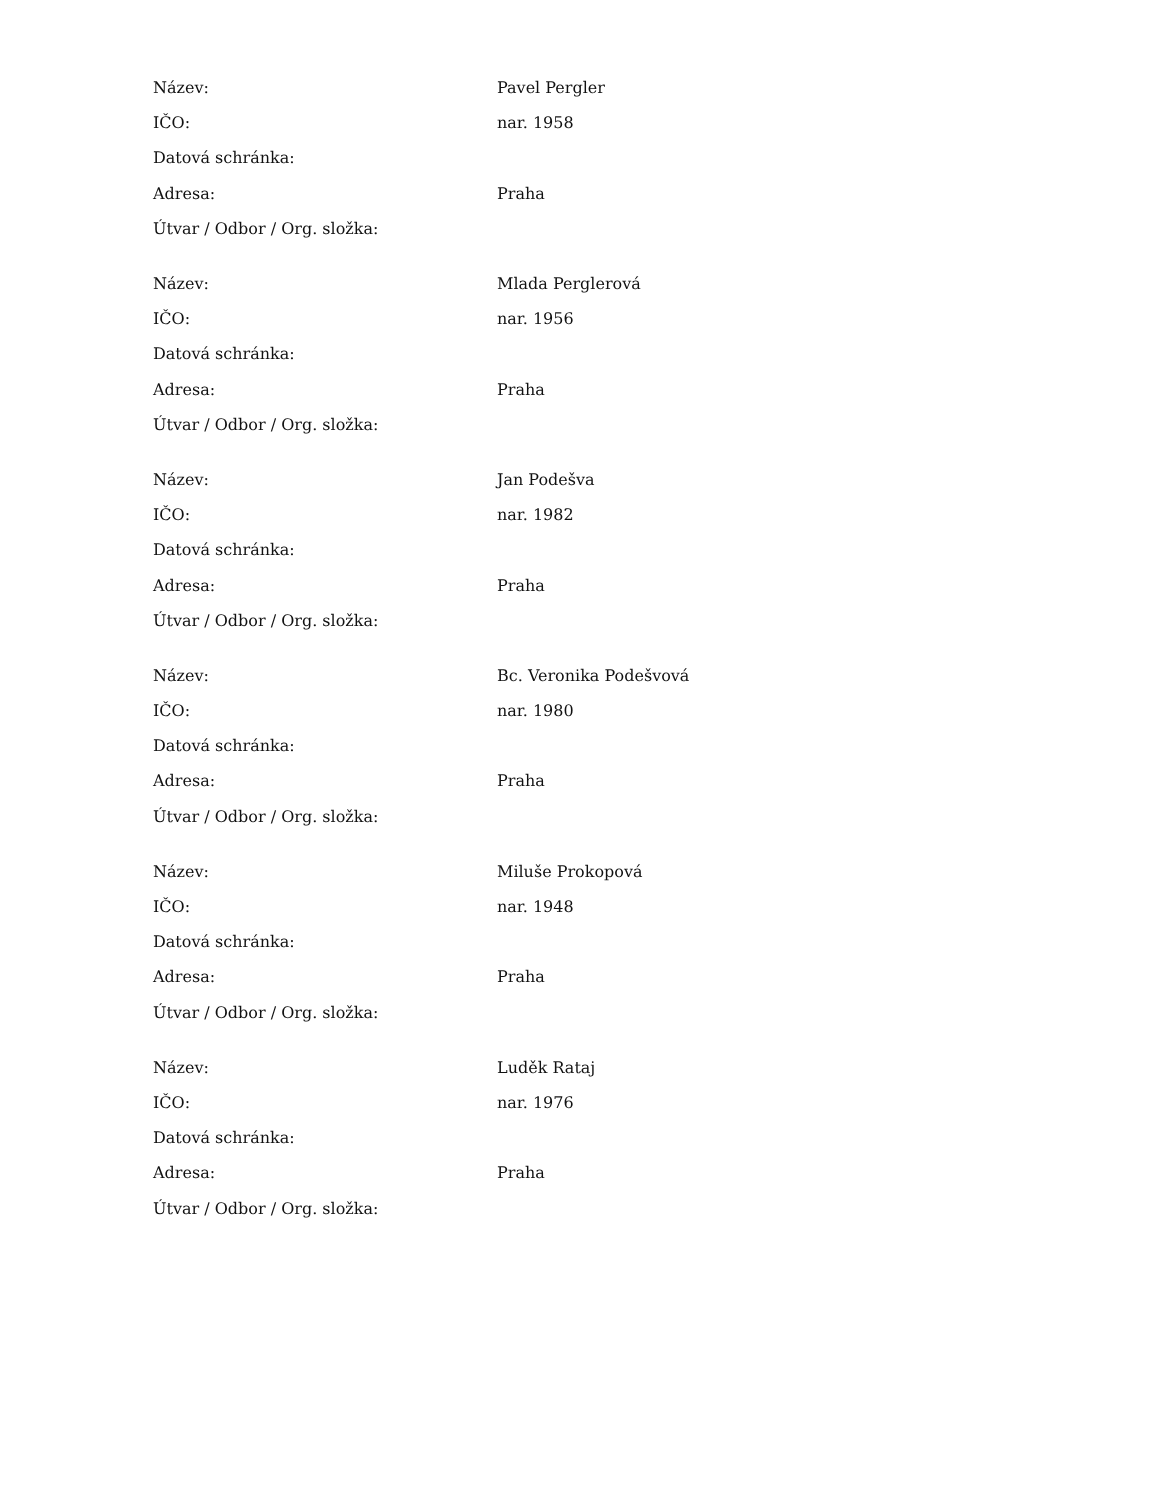| Název: | Pavel Pergler |
| IČO: | nar. 1958 |
| Datová schránka: | |
| Adresa: | Praha |
| Útvar / Odbor / Org. složka: | |
| Název: | Mlada Perglerová |
| IČO: | nar. 1956 |
| Datová schránka: | |
| Adresa: | Praha |
| Útvar / Odbor / Org. složka: | |
| Název: | Jan Podešva |
| IČO: | nar. 1982 |
| Datová schránka: | |
| Adresa: | Praha |
| Útvar / Odbor / Org. složka: | |
| Název: | Bc. Veronika Podešvová |
| IČO: | nar. 1980 |
| Datová schránka: | |
| Adresa: | Praha |
| Útvar / Odbor / Org. složka: | |
| Název: | Miluše Prokopová |
| IČO: | nar. 1948 |
| Datová schránka: | |
| Adresa: | Praha |
| Útvar / Odbor / Org. složka: | |
| Název: | Luděk Rataj |
| IČO: | nar. 1976 |
| Datová schránka: | |
| Adresa: | Praha |
| Útvar / Odbor / Org. složka: | |